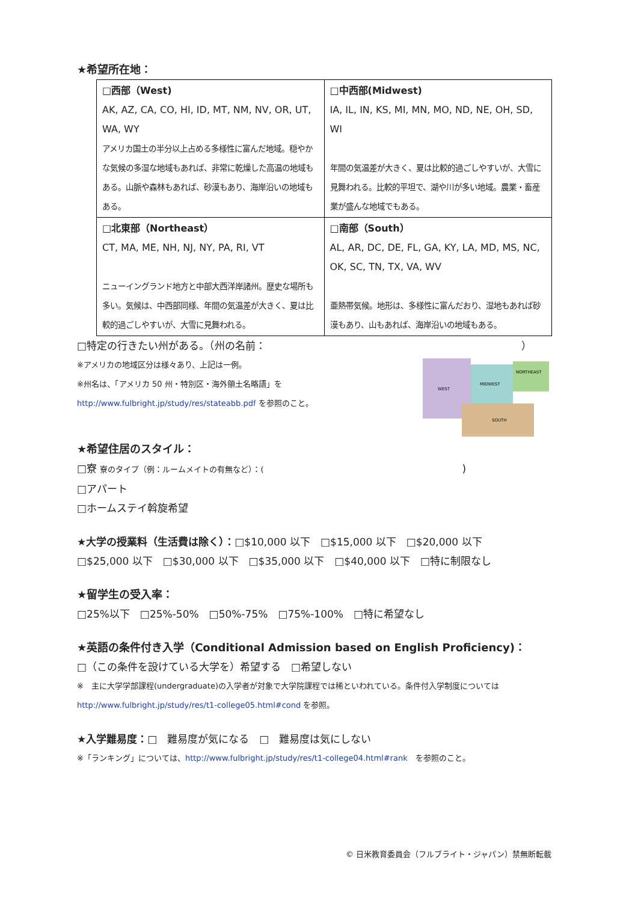★希望所在地：
| □西部（West) AK, AZ, CA, CO, HI, ID, MT, NM, NV, OR, UT, WA, WY アメリカ国土の半分以上占める多様性に富んだ地域。穏やかな気候の多湿な地域もあれば、非常に乾燥した高温の地域もある。山脈や森林もあれば、砂漠もあり、海岸沿いの地域もある。 | □中西部(Midwest) IA, IL, IN, KS, MI, MN, MO, ND, NE, OH, SD, WI 年間の気温差が大きく、夏は比較的過ごしやすいが、大雪に見舞われる。比較的平坦で、湖や川が多い地域。農業・畜産業が盛んな地域でもある。 |
| □北東部（Northeast） CT, MA, ME, NH, NJ, NY, PA, RI, VT ニューイングランド地方と中部大西洋岸諸州。歴史な場所も多い。気候は、中西部同様、年間の気温差が大きく、夏は比較的過ごしやすいが、大雪に見舞われる。 | □南部（South） AL, AR, DC, DE, FL, GA, KY, LA, MD, MS, NC, OK, SC, TN, TX, VA, WV 亜熱帯気候。地形は、多様性に富んだおり、湿地もあれば砂漠もあり、山もあれば、海岸沿いの地域もある。 |
□特定の行きたい州がある。（州の名前： ）
※アメリカの地域区分は様々あり、上記は一例。
※州名は、「アメリカ 50 州・特別区・海外領土名略語」を
http://www.fulbright.jp/study/res/stateabb.pdf を参照のこと。
WEST
MIDWEST
NORTHEAST
SOUTH
★希望住居のスタイル：
□寮 寮のタイプ（例：ルームメイトの有無など）：()
□アパート
□ホームステイ斡旋希望
★大学の授業料（生活費は除く）：□$10,000 以下　□$15,000 以下　□$20,000 以下
□$25,000 以下　□$30,000 以下　□$35,000 以下　□$40,000 以下　□特に制限なし
★留学生の受入率：
□25%以下　□25%-50%　□50%-75%　□75%-100%　□特に希望なし
★英語の条件付き入学（Conditional Admission based on English Proficiency)：
□（この条件を設けている大学を）希望する　□希望しない
※　主に大学学部課程(undergraduate)の入学者が対象で大学院課程では稀といわれている。条件付入学制度については
http://www.fulbright.jp/study/res/t1-college05.html#cond を参照。
★入学難易度：□　難易度が気になる　□　難易度は気にしない
※「ランキング」については、http://www.fulbright.jp/study/res/t1-college04.html#rank　を参照のこと。
© 日米教育委員会（フルブライト・ジャパン）禁無断転載